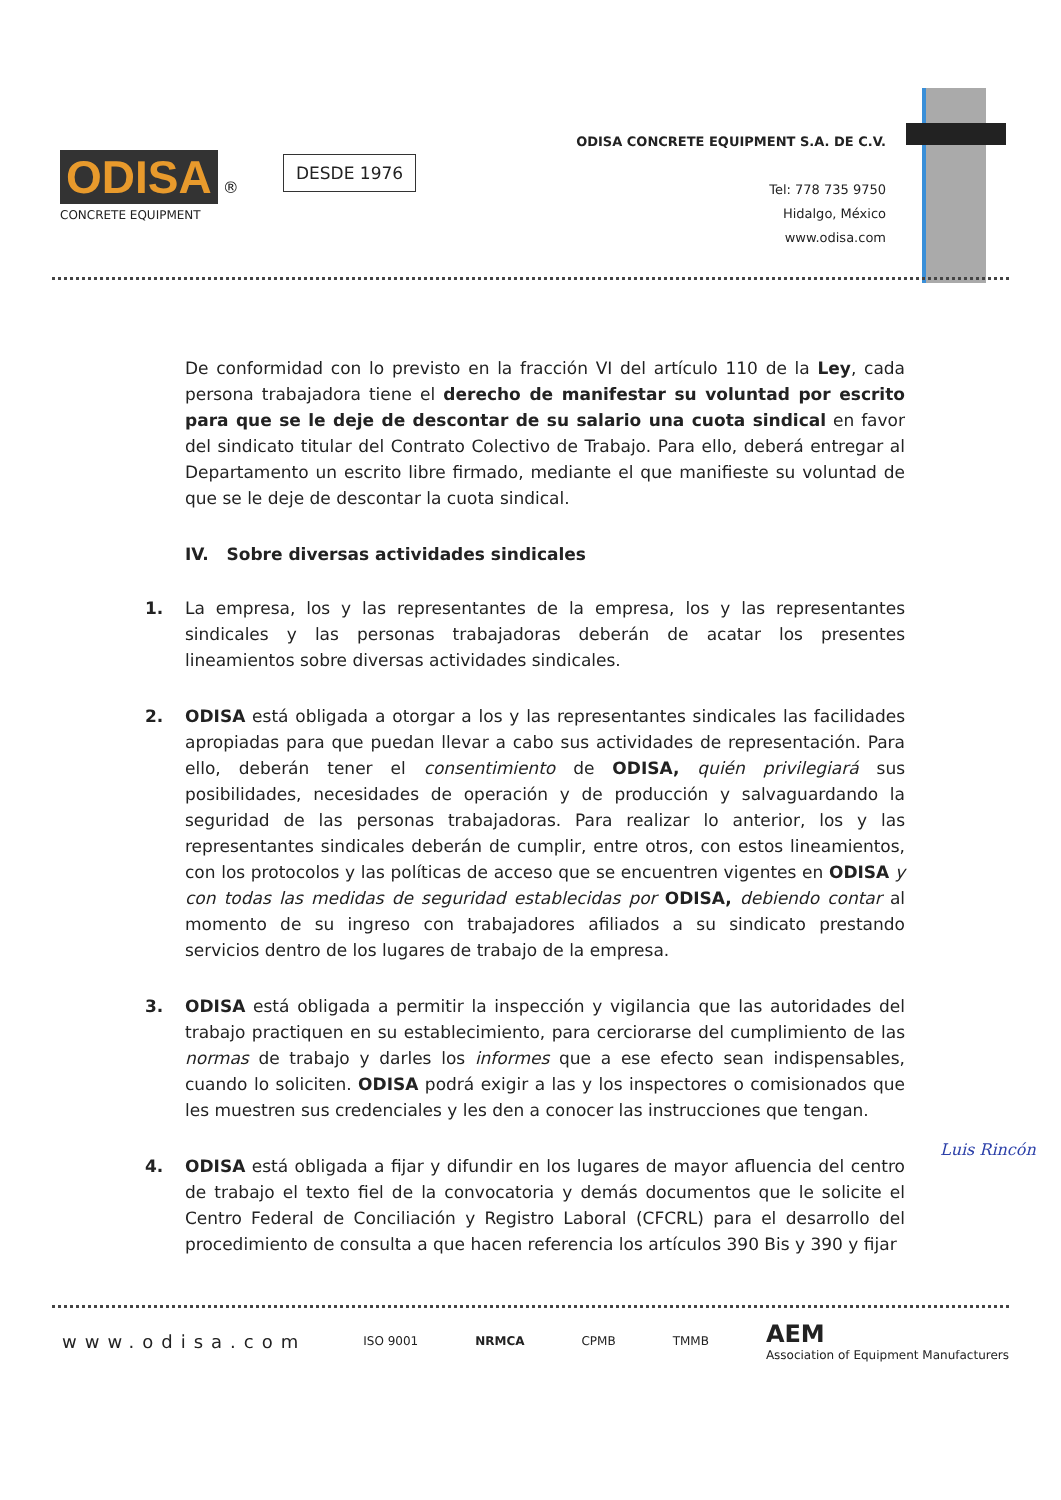ODISA
®
CONCRETE EQUIPMENT
DESDE 1976
ODISA CONCRETE EQUIPMENT S.A. DE C.V.
Tel: 778 735 9750
Hidalgo, México
www.odisa.com
De conformidad con lo previsto en la fracción VI del artículo 110 de la Ley, cada persona trabajadora tiene el derecho de manifestar su voluntad por escrito para que se le deje de descontar de su salario una cuota sindical en favor del sindicato titular del Contrato Colectivo de Trabajo. Para ello, deberá entregar al Departamento un escrito libre firmado, mediante el que manifieste su voluntad de que se le deje de descontar la cuota sindical.
IV. Sobre diversas actividades sindicales
1. La empresa, los y las representantes de la empresa, los y las representantes sindicales y las personas trabajadoras deberán de acatar los presentes lineamientos sobre diversas actividades sindicales.
2. ODISA está obligada a otorgar a los y las representantes sindicales las facilidades apropiadas para que puedan llevar a cabo sus actividades de representación. Para ello, deberán tener el consentimiento de ODISA, quién privilegiará sus posibilidades, necesidades de operación y de producción y salvaguardando la seguridad de las personas trabajadoras. Para realizar lo anterior, los y las representantes sindicales deberán de cumplir, entre otros, con estos lineamientos, con los protocolos y las políticas de acceso que se encuentren vigentes en ODISA y con todas las medidas de seguridad establecidas por ODISA, debiendo contar al momento de su ingreso con trabajadores afiliados a su sindicato prestando servicios dentro de los lugares de trabajo de la empresa.
3. ODISA está obligada a permitir la inspección y vigilancia que las autoridades del trabajo practiquen en su establecimiento, para cerciorarse del cumplimiento de las normas de trabajo y darles los informes que a ese efecto sean indispensables, cuando lo soliciten. ODISA podrá exigir a las y los inspectores o comisionados que les muestren sus credenciales y les den a conocer las instrucciones que tengan.
4. ODISA está obligada a fijar y difundir en los lugares de mayor afluencia del centro de trabajo el texto fiel de la convocatoria y demás documentos que le solicite el Centro Federal de Conciliación y Registro Laboral (CFCRL) para el desarrollo del procedimiento de consulta a que hacen referencia los artículos 390 Bis y 390 y fijar
Luis Rincón
www.odisa.com ISO 9001 NRMCA CPMB TMMB AEM
Association of Equipment Manufacturers